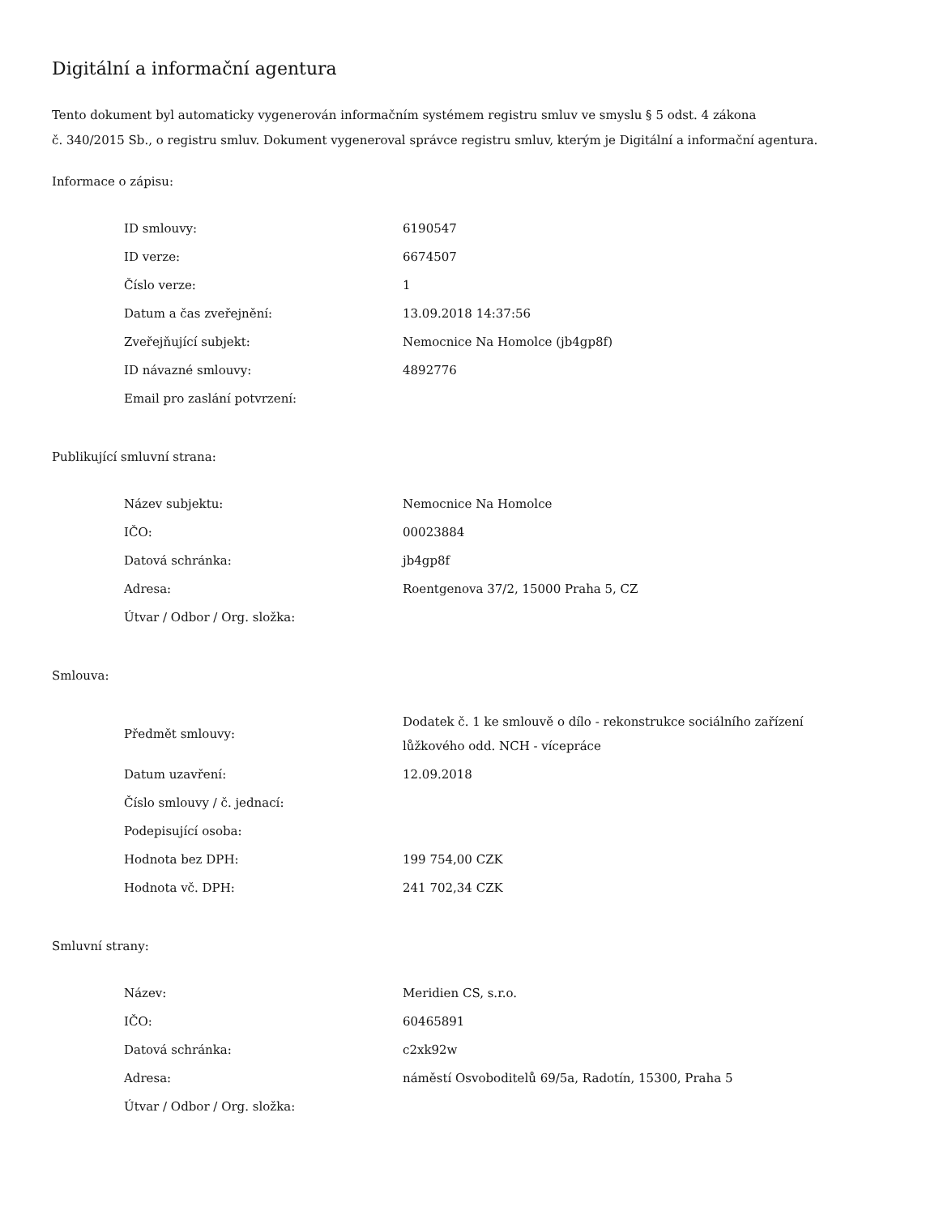Digitální a informační agentura
Tento dokument byl automaticky vygenerován informačním systémem registru smluv ve smyslu § 5 odst. 4 zákona
č. 340/2015 Sb., o registru smluv. Dokument vygeneroval správce registru smluv, kterým je Digitální a informační agentura.
Informace o zápisu:
| ID smlouvy: | 6190547 |
| ID verze: | 6674507 |
| Číslo verze: | 1 |
| Datum a čas zveřejnění: | 13.09.2018 14:37:56 |
| Zveřejňující subjekt: | Nemocnice Na Homolce (jb4gp8f) |
| ID návazné smlouvy: | 4892776 |
| Email pro zaslání potvrzení: | |
Publikující smluvní strana:
| Název subjektu: | Nemocnice Na Homolce |
| IČO: | 00023884 |
| Datová schránka: | jb4gp8f |
| Adresa: | Roentgenova 37/2, 15000 Praha 5, CZ |
| Útvar / Odbor / Org. složka: | |
Smlouva:
| Předmět smlouvy: | Dodatek č. 1 ke smlouvě o dílo - rekonstrukce sociálního zařízení lůžkového odd. NCH - vícepráce |
| Datum uzavření: | 12.09.2018 |
| Číslo smlouvy / č. jednací: | |
| Podepisující osoba: | |
| Hodnota bez DPH: | 199 754,00 CZK |
| Hodnota vč. DPH: | 241 702,34 CZK |
Smluvní strany:
| Název: | Meridien CS, s.r.o. |
| IČO: | 60465891 |
| Datová schránka: | c2xk92w |
| Adresa: | náměstí Osvoboditelů 69/5a, Radotín, 15300, Praha 5 |
| Útvar / Odbor / Org. složka: | |